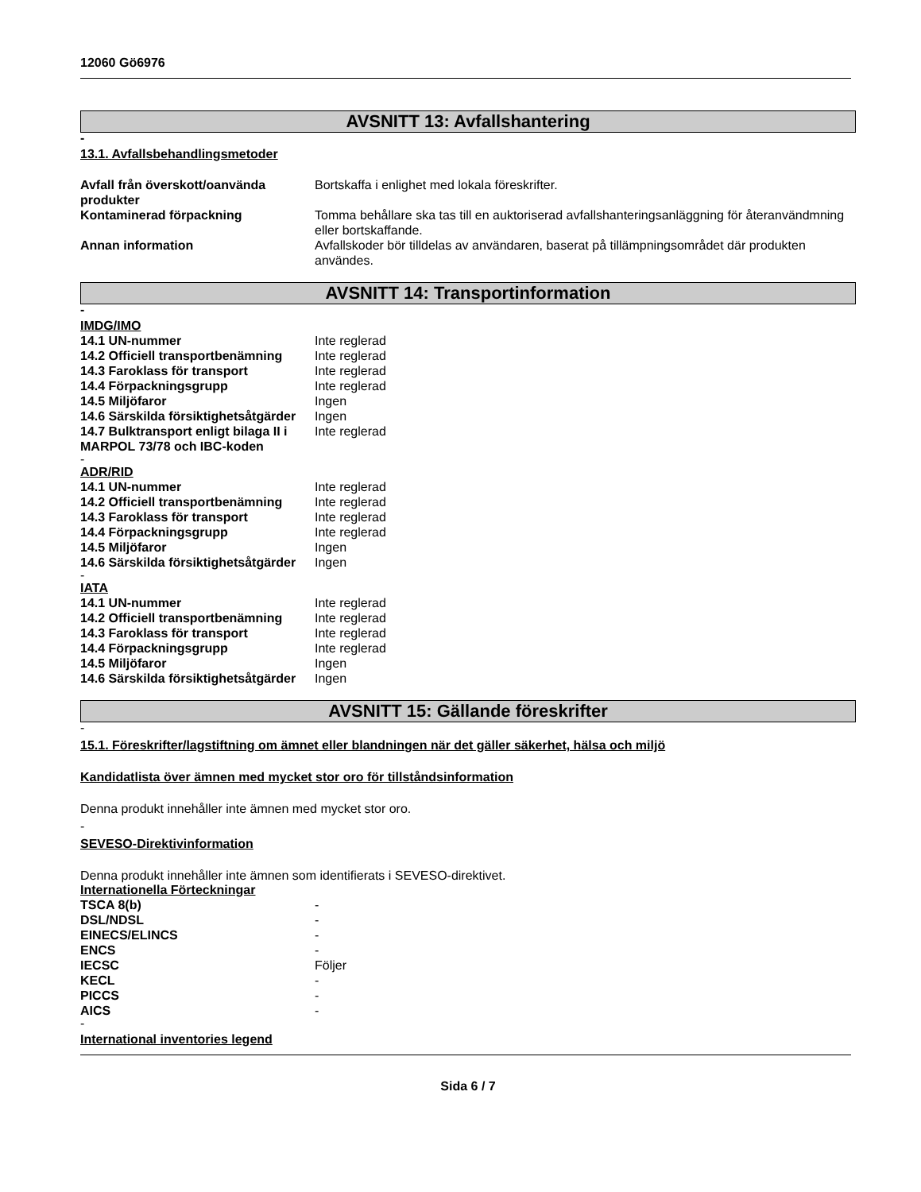12060 Gö6976
AVSNITT 13: Avfallshantering
-
13.1. Avfallsbehandlingsmetoder
| Avfall från överskott/oanvända produkter | Bortskaffa i enlighet med lokala föreskrifter. |
| Kontaminerad förpackning | Tomma behållare ska tas till en auktoriserad avfallshanteringsanläggning för återanvändmning eller bortskaffande. |
| Annan information | Avfallskoder bör tilldelas av användaren, baserat på tillämpningsområdet där produkten användes. |
AVSNITT 14: Transportinformation
-
IMDG/IMO
| 14.1 UN-nummer | Inte reglerad |
| 14.2 Officiell transportbenämning | Inte reglerad |
| 14.3 Faroklass för transport | Inte reglerad |
| 14.4 Förpackningsgrupp | Inte reglerad |
| 14.5 Miljöfaror | Ingen |
| 14.6 Särskilda försiktighetsåtgärder | Ingen |
| 14.7 Bulktransport enligt bilaga II i MARPOL 73/78 och IBC-koden | Inte reglerad |
-
ADR/RID
| 14.1 UN-nummer | Inte reglerad |
| 14.2 Officiell transportbenämning | Inte reglerad |
| 14.3 Faroklass för transport | Inte reglerad |
| 14.4 Förpackningsgrupp | Inte reglerad |
| 14.5 Miljöfaror | Ingen |
| 14.6 Särskilda försiktighetsåtgärder | Ingen |
-
IATA
| 14.1 UN-nummer | Inte reglerad |
| 14.2 Officiell transportbenämning | Inte reglerad |
| 14.3 Faroklass för transport | Inte reglerad |
| 14.4 Förpackningsgrupp | Inte reglerad |
| 14.5 Miljöfaror | Ingen |
| 14.6 Särskilda försiktighetsåtgärder | Ingen |
AVSNITT 15: Gällande föreskrifter
-
15.1. Föreskrifter/lagstiftning om ämnet eller blandningen när det gäller säkerhet, hälsa och miljö
Kandidatlista över ämnen med mycket stor oro för tillståndsinformation
Denna produkt innehåller inte ämnen med mycket stor oro.
-
SEVESO-Direktivinformation
Denna produkt innehåller inte ämnen som identifierats i SEVESO-direktivet.
Internationella Förteckningar
| TSCA 8(b) | - |
| DSL/NDSL | - |
| EINECS/ELINCS | - |
| ENCS | - |
| IECSC | Följer |
| KECL | - |
| PICCS | - |
| AICS | - |
-
International inventories legend
Sida 6 / 7